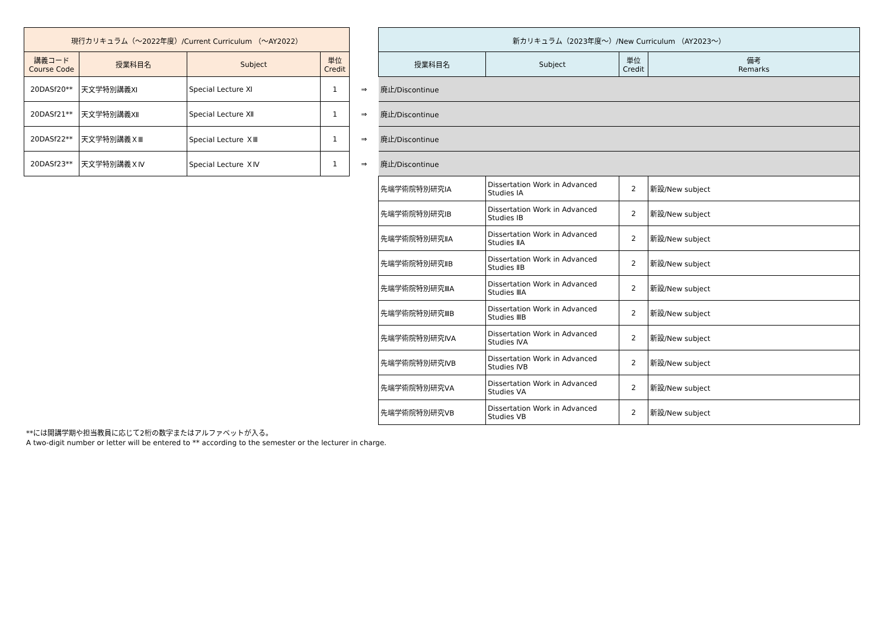| 現行カリキュラム（～2022年度）/Current Curriculum （～AY2022） | | | | | 新カリキュラム（2023年度～）/New Curriculum （AY2023～） | | | |
| 講義コード Course Code | 授業科目名 | Subject | 単位 Credit | | 授業科目名 | Subject | 単位 Credit | 備考 Remarks |
| 20DASf20** | 天文学特別講義Ⅺ | Special Lecture Ⅺ | 1 | ⇒ | 廃止/Discontinue | | | |
| 20DASf21** | 天文学特別講義Ⅻ | Special Lecture Ⅻ | 1 | ⇒ | 廃止/Discontinue | | | |
| 20DASf22** | 天文学特別講義ＸⅢ | Special Lecture ＸⅢ | 1 | ⇒ | 廃止/Discontinue | | | |
| 20DASf23** | 天文学特別講義ＸⅣ | Special Lecture ＸⅣ | 1 | ⇒ | 廃止/Discontinue | | | |
| | | | | | 先端学術院特別研究ⅠA | Dissertation Work in Advanced Studies ⅠA | 2 | 新設/New subject |
| | | | | | 先端学術院特別研究ⅠB | Dissertation Work in Advanced Studies ⅠB | 2 | 新設/New subject |
| | | | | | 先端学術院特別研究ⅡA | Dissertation Work in Advanced Studies ⅡA | 2 | 新設/New subject |
| | | | | | 先端学術院特別研究ⅡB | Dissertation Work in Advanced Studies ⅡB | 2 | 新設/New subject |
| | | | | | 先端学術院特別研究ⅢA | Dissertation Work in Advanced Studies ⅢA | 2 | 新設/New subject |
| | | | | | 先端学術院特別研究ⅢB | Dissertation Work in Advanced Studies ⅢB | 2 | 新設/New subject |
| | | | | | 先端学術院特別研究ⅣA | Dissertation Work in Advanced Studies ⅣA | 2 | 新設/New subject |
| | | | | | 先端学術院特別研究ⅣB | Dissertation Work in Advanced Studies ⅣB | 2 | 新設/New subject |
| | | | | | 先端学術院特別研究ⅤA | Dissertation Work in Advanced Studies ⅤA | 2 | 新設/New subject |
| | | | | | 先端学術院特別研究ⅤB | Dissertation Work in Advanced Studies ⅤB | 2 | 新設/New subject |
**には開講学期や担当教員に応じて2桁の数字またはアルファベットが入る。
A two-digit number or letter will be entered to ** according to the semester or the lecturer in charge.